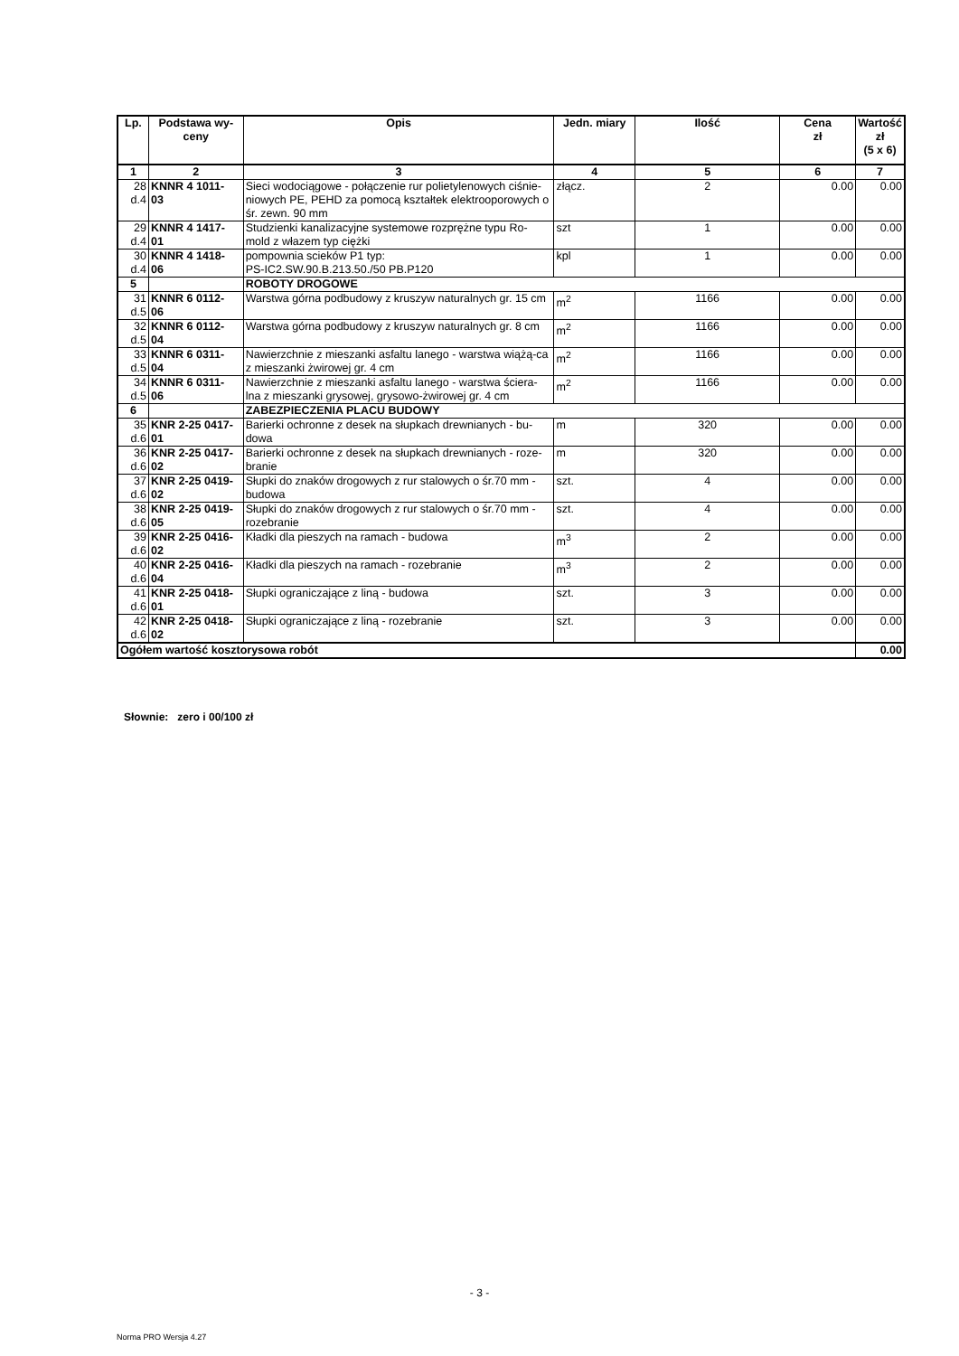| Lp. | Podstawa wy- ceny | Opis | Jedn. miary | Ilość | Cena zł | Wartość zł (5 x 6) |
| --- | --- | --- | --- | --- | --- | --- |
| 1 | 2 | 3 | 4 | 5 | 6 | 7 |
| 28 d.4 | KNNR 4 1011- 03 | Sieci wodociągowe - połączenie rur polietylenowych ciśnie-niowych PE, PEHD za pomocą kształtek elektrooporowych o śr. zewn. 90 mm | złącz. | 2 | 0.00 | 0.00 |
| 29 d.4 | KNNR 4 1417- 01 | Studzienki kanalizacyjne systemowe rozprężne typu Ro-mold z włazem typ ciężki | szt | 1 | 0.00 | 0.00 |
| 30 d.4 | KNNR 4 1418- 06 | pompownia scieków P1 typ: PS-IC2.SW.90.B.213.50./50 PB.P120 | kpl | 1 | 0.00 | 0.00 |
| 5 | | ROBOTY DROGOWE | | | | |
| 31 d.5 | KNNR 6 0112- 06 | Warstwa górna podbudowy z kruszyw naturalnych gr. 15 cm | m<sup>2</sup> | 1166 | 0.00 | 0.00 |
| 32 d.5 | KNNR 6 0112- 04 | Warstwa górna podbudowy z kruszyw naturalnych gr. 8 cm | m<sup>2</sup> | 1166 | 0.00 | 0.00 |
| 33 d.5 | KNNR 6 0311- 04 | Nawierzchnie z mieszanki asfaltu lanego - warstwa wiążą-ca z mieszanki żwirowej gr. 4 cm | m<sup>2</sup> | 1166 | 0.00 | 0.00 |
| 34 d.5 | KNNR 6 0311- 06 | Nawierzchnie z mieszanki asfaltu lanego - warstwa ściera-lna z mieszanki grysowej, grysowo-żwirowej gr. 4 cm | m<sup>2</sup> | 1166 | 0.00 | 0.00 |
| 6 | | ZABEZPIECZENIA PLACU BUDOWY | | | | |
| 35 d.6 | KNR 2-25 0417- 01 | Barierki ochronne z desek na słupkach drewnianych - bu-dowa | m | 320 | 0.00 | 0.00 |
| 36 d.6 | KNR 2-25 0417- 02 | Barierki ochronne z desek na słupkach drewnianych - roze-branie | m | 320 | 0.00 | 0.00 |
| 37 d.6 | KNR 2-25 0419- 02 | Słupki do znaków drogowych z rur stalowych o śr.70 mm - budowa | szt. | 4 | 0.00 | 0.00 |
| 38 d.6 | KNR 2-25 0419- 05 | Słupki do znaków drogowych z rur stalowych o śr.70 mm - rozebranie | szt. | 4 | 0.00 | 0.00 |
| 39 d.6 | KNR 2-25 0416- 02 | Kładki dla pieszych na ramach - budowa | m<sup>3</sup> | 2 | 0.00 | 0.00 |
| 40 d.6 | KNR 2-25 0416- 04 | Kładki dla pieszych na ramach - rozebranie | m<sup>3</sup> | 2 | 0.00 | 0.00 |
| 41 d.6 | KNR 2-25 0418- 01 | Słupki ograniczające z liną - budowa | szt. | 3 | 0.00 | 0.00 |
| 42 d.6 | KNR 2-25 0418- 02 | Słupki ograniczające z liną - rozebranie | szt. | 3 | 0.00 | 0.00 |
| Ogółem wartość kosztorysowa robót | | | | | | 0.00 |
Słownie: zero i 00/100 zł
- 3 -
Norma PRO Wersja 4.27